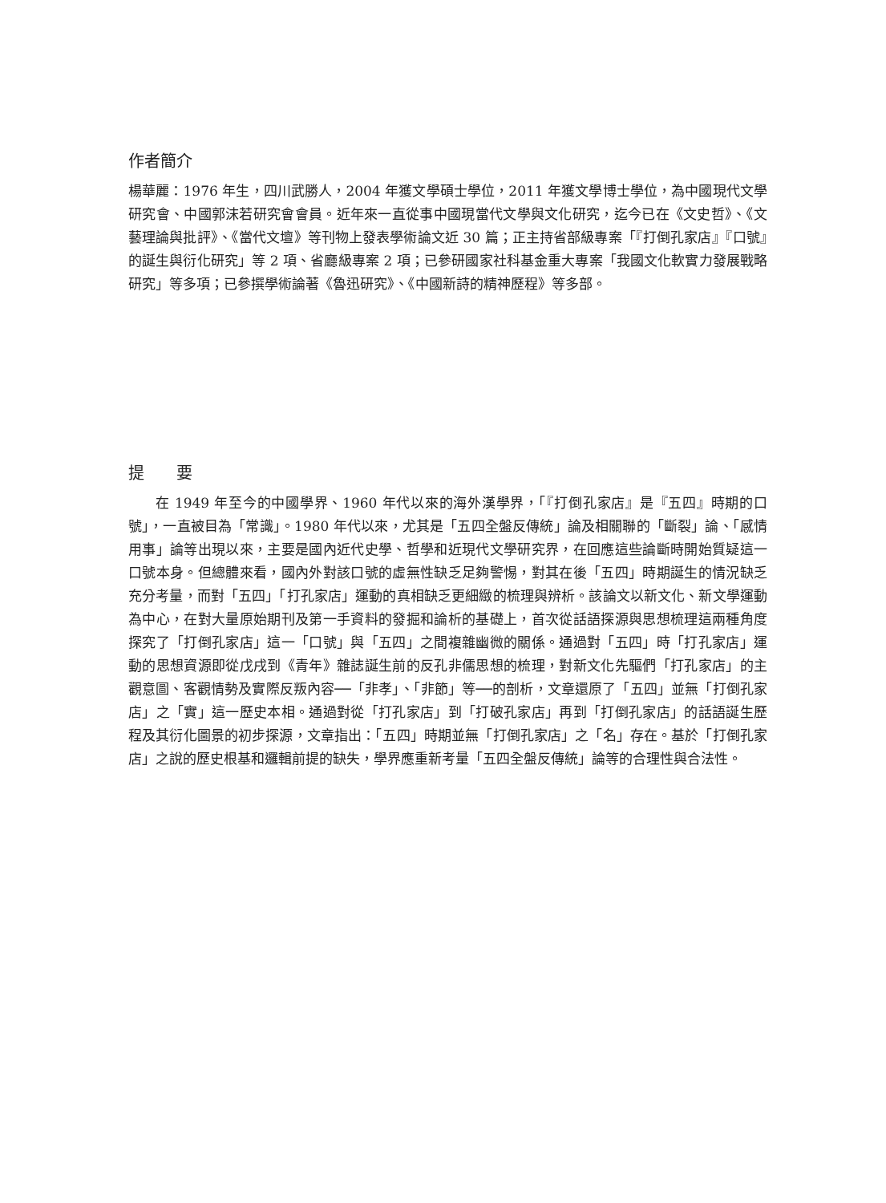作者簡介
楊華麗：1976 年生，四川武勝人，2004 年獲文學碩士學位，2011 年獲文學博士學位，為中國現代文學研究會、中國郭沫若研究會會員。近年來一直從事中國現當代文學與文化研究，迄今已在《文史哲》、《文藝理論與批評》、《當代文壇》等刊物上發表學術論文近 30 篇；正主持省部級專案「『打倒孔家店』『口號』的誕生與衍化研究」等 2 項、省廳級專案 2 項；已參研國家社科基金重大專案「我國文化軟實力發展戰略研究」等多項；已參撰學術論著《魯迅研究》、《中國新詩的精神歷程》等多部。
提　　要
在 1949 年至今的中國學界、1960 年代以來的海外漢學界，「『打倒孔家店』是『五四』時期的口號」，一直被目為「常識」。1980 年代以來，尤其是「五四全盤反傳統」論及相關聯的「斷裂」論、「感情用事」論等出現以來，主要是國內近代史學、哲學和近現代文學研究界，在回應這些論斷時開始質疑這一口號本身。但總體來看，國內外對該口號的虛無性缺乏足夠警惕，對其在後「五四」時期誕生的情況缺乏充分考量，而對「五四」「打孔家店」運動的真相缺乏更細緻的梳理與辨析。該論文以新文化、新文學運動為中心，在對大量原始期刊及第一手資料的發掘和論析的基礎上，首次從話語探源與思想梳理這兩種角度探究了「打倒孔家店」這一「口號」與「五四」之間複雜幽微的關係。通過對「五四」時「打孔家店」運動的思想資源即從戊戌到《青年》雜誌誕生前的反孔非儒思想的梳理，對新文化先驅們「打孔家店」的主觀意圖、客觀情勢及實際反叛內容──「非孝」、「非節」等──的剖析，文章還原了「五四」並無「打倒孔家店」之「實」這一歷史本相。通過對從「打孔家店」到「打破孔家店」再到「打倒孔家店」的話語誕生歷程及其衍化圖景的初步探源，文章指出：「五四」時期並無「打倒孔家店」之「名」存在。基於「打倒孔家店」之說的歷史根基和邏輯前提的缺失，學界應重新考量「五四全盤反傳統」論等的合理性與合法性。